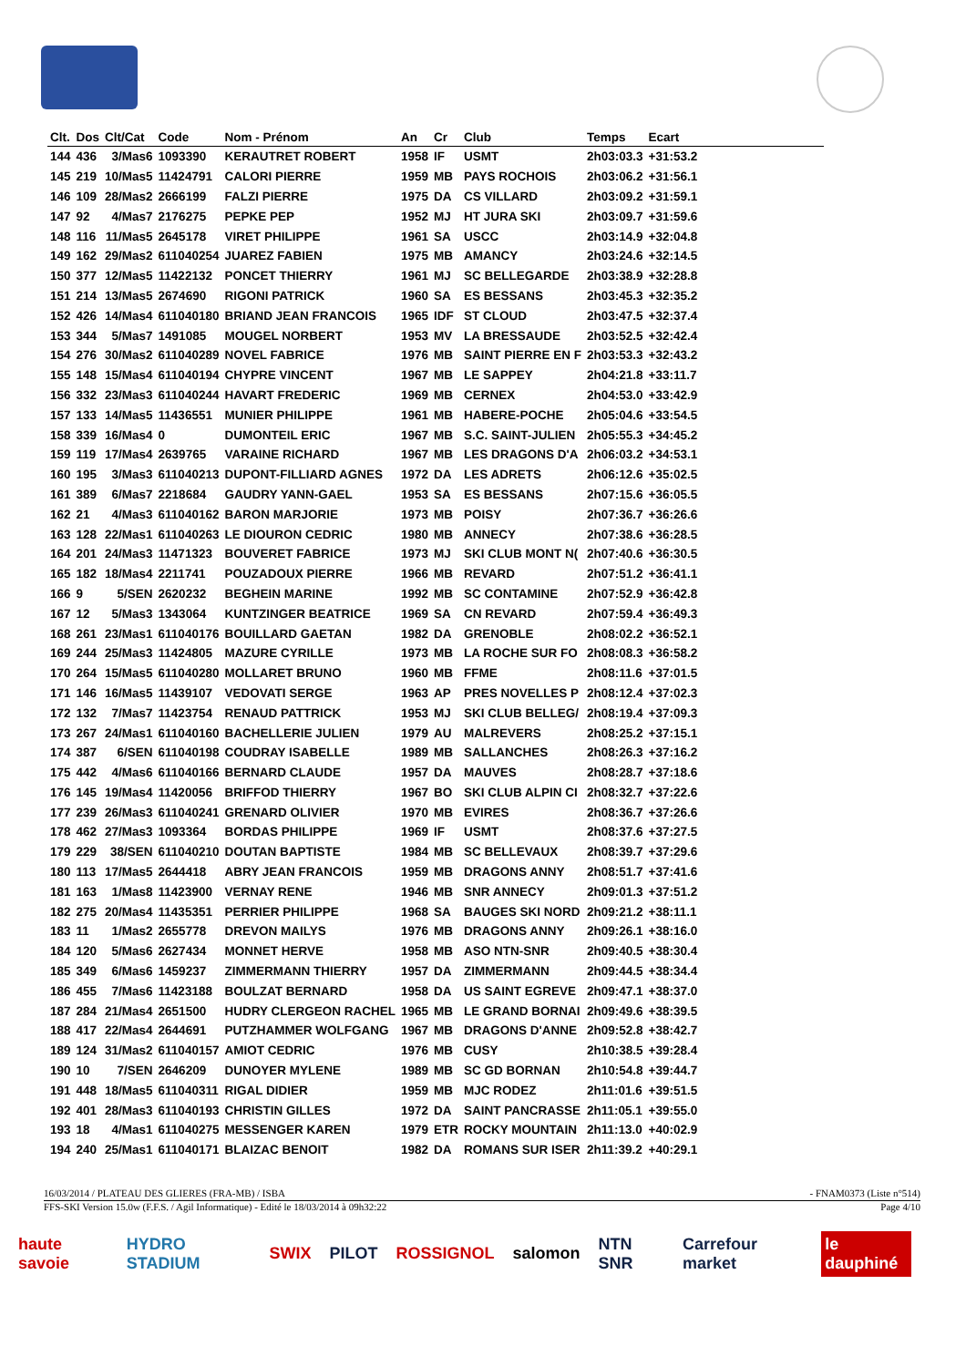| Clt. | Dos | Clt/Cat | Code | Nom - Prénom | An | Cr | Club | Temps | Ecart | |
| --- | --- | --- | --- | --- | --- | --- | --- | --- | --- | --- |
| 144 | 436 | 3/Mas6 | 1093390 | KERAUTRET ROBERT | 1958 | IF | USMT | 2h03:03.3 | +31:53.2 | |
| 145 | 219 | 10/Mas5 | 11424791 | CALORI PIERRE | 1959 | MB | PAYS ROCHOIS | 2h03:06.2 | +31:56.1 | |
| 146 | 109 | 28/Mas2 | 2666199 | FALZI PIERRE | 1975 | DA | CS VILLARD | 2h03:09.2 | +31:59.1 | |
| 147 | 92 | 4/Mas7 | 2176275 | PEPKE PEP | 1952 | MJ | HT JURA SKI | 2h03:09.7 | +31:59.6 | |
| 148 | 116 | 11/Mas5 | 2645178 | VIRET PHILIPPE | 1961 | SA | USCC | 2h03:14.9 | +32:04.8 | |
| 149 | 162 | 29/Mas2 | 611040254 | JUAREZ FABIEN | 1975 | MB | AMANCY | 2h03:24.6 | +32:14.5 | |
| 150 | 377 | 12/Mas5 | 11422132 | PONCET THIERRY | 1961 | MJ | SC BELLEGARDE | 2h03:38.9 | +32:28.8 | |
| 151 | 214 | 13/Mas5 | 2674690 | RIGONI PATRICK | 1960 | SA | ES BESSANS | 2h03:45.3 | +32:35.2 | |
| 152 | 426 | 14/Mas4 | 611040180 | BRIAND JEAN FRANCOIS | 1965 | IDF | ST CLOUD | 2h03:47.5 | +32:37.4 | |
| 153 | 344 | 5/Mas7 | 1491085 | MOUGEL NORBERT | 1953 | MV | LA BRESSAUDE | 2h03:52.5 | +32:42.4 | |
| 154 | 276 | 30/Mas2 | 611040289 | NOVEL FABRICE | 1976 | MB | SAINT PIERRE EN F | 2h03:53.3 | +32:43.2 | |
| 155 | 148 | 15/Mas4 | 611040194 | CHYPRE VINCENT | 1967 | MB | LE SAPPEY | 2h04:21.8 | +33:11.7 | |
| 156 | 332 | 23/Mas3 | 611040244 | HAVART FREDERIC | 1969 | MB | CERNEX | 2h04:53.0 | +33:42.9 | |
| 157 | 133 | 14/Mas5 | 11436551 | MUNIER PHILIPPE | 1961 | MB | HABERE-POCHE | 2h05:04.6 | +33:54.5 | |
| 158 | 339 | 16/Mas4 | 0 | DUMONTEIL ERIC | 1967 | MB | S.C. SAINT-JULIEN | 2h05:55.3 | +34:45.2 | |
| 159 | 119 | 17/Mas4 | 2639765 | VARAINE RICHARD | 1967 | MB | LES DRAGONS D'A | 2h06:03.2 | +34:53.1 | |
| 160 | 195 | 3/Mas3 | 611040213 | DUPONT-FILLIARD AGNES | 1972 | DA | LES ADRETS | 2h06:12.6 | +35:02.5 | |
| 161 | 389 | 6/Mas7 | 2218684 | GAUDRY YANN-GAEL | 1953 | SA | ES BESSANS | 2h07:15.6 | +36:05.5 | |
| 162 | 21 | 4/Mas3 | 611040162 | BARON MARJORIE | 1973 | MB | POISY | 2h07:36.7 | +36:26.6 | |
| 163 | 128 | 22/Mas1 | 611040263 | LE DIOURON CEDRIC | 1980 | MB | ANNECY | 2h07:38.6 | +36:28.5 | |
| 164 | 201 | 24/Mas3 | 11471323 | BOUVERET FABRICE | 1973 | MJ | SKI CLUB MONT N( | 2h07:40.6 | +36:30.5 | |
| 165 | 182 | 18/Mas4 | 2211741 | POUZADOUX PIERRE | 1966 | MB | REVARD | 2h07:51.2 | +36:41.1 | |
| 166 | 9 | 5/SEN | 2620232 | BEGHEIN MARINE | 1992 | MB | SC CONTAMINE | 2h07:52.9 | +36:42.8 | |
| 167 | 12 | 5/Mas3 | 1343064 | KUNTZINGER BEATRICE | 1969 | SA | CN REVARD | 2h07:59.4 | +36:49.3 | |
| 168 | 261 | 23/Mas1 | 611040176 | BOUILLARD GAETAN | 1982 | DA | GRENOBLE | 2h08:02.2 | +36:52.1 | |
| 169 | 244 | 25/Mas3 | 11424805 | MAZURE CYRILLE | 1973 | MB | LA ROCHE SUR FO | 2h08:08.3 | +36:58.2 | |
| 170 | 264 | 15/Mas5 | 611040280 | MOLLARET BRUNO | 1960 | MB | FFME | 2h08:11.6 | +37:01.5 | |
| 171 | 146 | 16/Mas5 | 11439107 | VEDOVATI SERGE | 1963 | AP | PRES NOVELLES P | 2h08:12.4 | +37:02.3 | |
| 172 | 132 | 7/Mas7 | 11423754 | RENAUD PATTRICK | 1953 | MJ | SKI CLUB BELLEG/ | 2h08:19.4 | +37:09.3 | |
| 173 | 267 | 24/Mas1 | 611040160 | BACHELLERIE JULIEN | 1979 | AU | MALREVERS | 2h08:25.2 | +37:15.1 | |
| 174 | 387 | 6/SEN | 611040198 | COUDRAY ISABELLE | 1989 | MB | SALLANCHES | 2h08:26.3 | +37:16.2 | |
| 175 | 442 | 4/Mas6 | 611040166 | BERNARD CLAUDE | 1957 | DA | MAUVES | 2h08:28.7 | +37:18.6 | |
| 176 | 145 | 19/Mas4 | 11420056 | BRIFFOD THIERRY | 1967 | BO | SKI CLUB ALPIN CI | 2h08:32.7 | +37:22.6 | |
| 177 | 239 | 26/Mas3 | 611040241 | GRENARD OLIVIER | 1970 | MB | EVIRES | 2h08:36.7 | +37:26.6 | |
| 178 | 462 | 27/Mas3 | 1093364 | BORDAS PHILIPPE | 1969 | IF | USMT | 2h08:37.6 | +37:27.5 | |
| 179 | 229 | 38/SEN | 611040210 | DOUTAN BAPTISTE | 1984 | MB | SC BELLEVAUX | 2h08:39.7 | +37:29.6 | |
| 180 | 113 | 17/Mas5 | 2644418 | ABRY JEAN FRANCOIS | 1959 | MB | DRAGONS ANNY | 2h08:51.7 | +37:41.6 | |
| 181 | 163 | 1/Mas8 | 11423900 | VERNAY RENE | 1946 | MB | SNR ANNECY | 2h09:01.3 | +37:51.2 | |
| 182 | 275 | 20/Mas4 | 11435351 | PERRIER PHILIPPE | 1968 | SA | BAUGES SKI NORD | 2h09:21.2 | +38:11.1 | |
| 183 | 11 | 1/Mas2 | 2655778 | DREVON MAILYS | 1976 | MB | DRAGONS ANNY | 2h09:26.1 | +38:16.0 | |
| 184 | 120 | 5/Mas6 | 2627434 | MONNET HERVE | 1958 | MB | ASO NTN-SNR | 2h09:40.5 | +38:30.4 | |
| 185 | 349 | 6/Mas6 | 1459237 | ZIMMERMANN THIERRY | 1957 | DA | ZIMMERMANN | 2h09:44.5 | +38:34.4 | |
| 186 | 455 | 7/Mas6 | 11423188 | BOULZAT BERNARD | 1958 | DA | US SAINT EGREVE | 2h09:47.1 | +38:37.0 | |
| 187 | 284 | 21/Mas4 | 2651500 | HUDRY CLERGEON RACHEL | 1965 | MB | LE GRAND BORNAI | 2h09:49.6 | +38:39.5 | |
| 188 | 417 | 22/Mas4 | 2644691 | PUTZHAMMER WOLFGANG | 1967 | MB | DRAGONS D'ANNE | 2h09:52.8 | +38:42.7 | |
| 189 | 124 | 31/Mas2 | 611040157 | AMIOT CEDRIC | 1976 | MB | CUSY | 2h10:38.5 | +39:28.4 | |
| 190 | 10 | 7/SEN | 2646209 | DUNOYER MYLENE | 1989 | MB | SC GD BORNAN | 2h10:54.8 | +39:44.7 | |
| 191 | 448 | 18/Mas5 | 611040311 | RIGAL DIDIER | 1959 | MB | MJC RODEZ | 2h11:01.6 | +39:51.5 | |
| 192 | 401 | 28/Mas3 | 611040193 | CHRISTIN GILLES | 1972 | DA | SAINT PANCRASSE | 2h11:05.1 | +39:55.0 | |
| 193 | 18 | 4/Mas1 | 611040275 | MESSENGER KAREN | 1979 | ETR | ROCKY MOUNTAIN | 2h11:13.0 | +40:02.9 | |
| 194 | 240 | 25/Mas1 | 611040171 | BLAIZAC BENOIT | 1982 | DA | ROMANS SUR ISER | 2h11:39.2 | +40:29.1 | |
16/03/2014 / PLATEAU DES GLIERES (FRA-MB) / ISBA - FNAM0373 (Liste n°514)
FFS-SKI Version 15.0w (F.F.S. / Agil Informatique) - Edité le 18/03/2014 à 09h32:22 Page 4/10
haute savoie HYDRO STADIUM SWIX PILOT ROSSIGNOL salomon NTN SNR Carrefour market le dauphiné